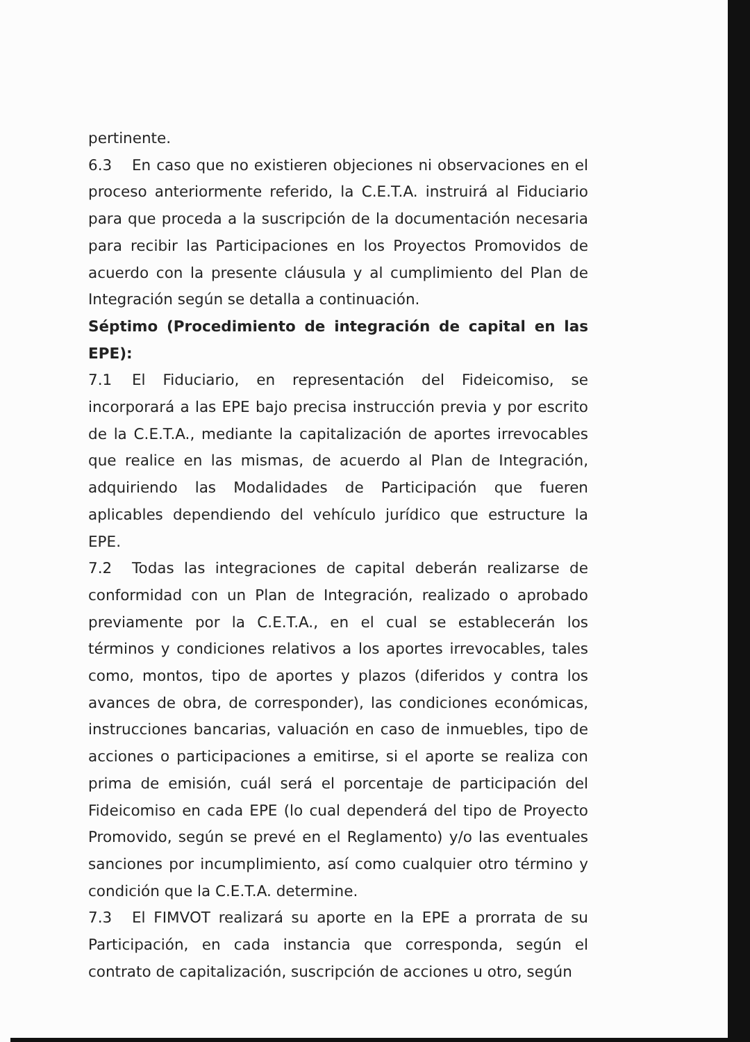pertinente.
6.3 En caso que no existieren objeciones ni observaciones en el proceso anteriormente referido, la C.E.T.A. instruirá al Fiduciario para que proceda a la suscripción de la documentación necesaria para recibir las Participaciones en los Proyectos Promovidos de acuerdo con la presente cláusula y al cumplimiento del Plan de Integración según se detalla a continuación.
Séptimo (Procedimiento de integración de capital en las EPE):
7.1 El Fiduciario, en representación del Fideicomiso, se incorporará a las EPE bajo precisa instrucción previa y por escrito de la C.E.T.A., mediante la capitalización de aportes irrevocables que realice en las mismas, de acuerdo al Plan de Integración, adquiriendo las Modalidades de Participación que fueren aplicables dependiendo del vehículo jurídico que estructure la EPE.
7.2 Todas las integraciones de capital deberán realizarse de conformidad con un Plan de Integración, realizado o aprobado previamente por la C.E.T.A., en el cual se establecerán los términos y condiciones relativos a los aportes irrevocables, tales como, montos, tipo de aportes y plazos (diferidos y contra los avances de obra, de corresponder), las condiciones económicas, instrucciones bancarias, valuación en caso de inmuebles, tipo de acciones o participaciones a emitirse, si el aporte se realiza con prima de emisión, cuál será el porcentaje de participación del Fideicomiso en cada EPE (lo cual dependerá del tipo de Proyecto Promovido, según se prevé en el Reglamento) y/o las eventuales sanciones por incumplimiento, así como cualquier otro término y condición que la C.E.T.A. determine.
7.3 El FIMVOT realizará su aporte en la EPE a prorrata de su Participación, en cada instancia que corresponda, según el contrato de capitalización, suscripción de acciones u otro, según